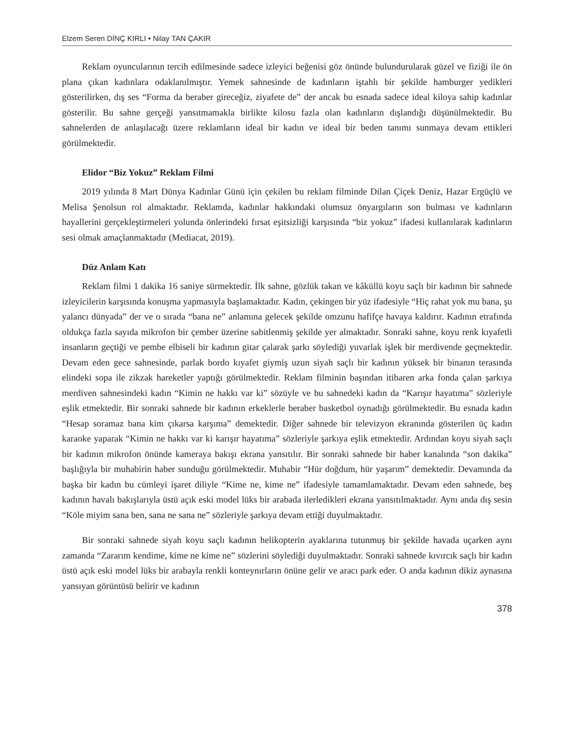Elzem Seren DİNÇ KIRLI • Nilay TAN ÇAKIR
Reklam oyuncularının tercih edilmesinde sadece izleyici beğenisi göz önünde bulundurularak güzel ve fiziği ile ön plana çıkan kadınlara odaklanılmıştır. Yemek sahnesinde de kadınların iştahlı bir şekilde hamburger yedikleri gösterilirken, dış ses “Forma da beraber gireceğiz, ziyafete de” der ancak bu esnada sadece ideal kiloya sahip kadınlar gösterilir. Bu sahne gerçeği yansıtmamakla birlikte kilosu fazla olan kadınların dışlandığı düşünülmektedir. Bu sahnelerden de anlaşılacağı üzere reklamların ideal bir kadın ve ideal bir beden tanımı sunmaya devam ettikleri görülmektedir.
Elidor “Biz Yokuz” Reklam Filmi
2019 yılında 8 Mart Dünya Kadınlar Günü için çekilen bu reklam filminde Dilan Çiçek Deniz, Hazar Ergüçlü ve Melisa Şenolsun rol almaktadır. Reklamda, kadınlar hakkındaki olumsuz önyargıların son bulması ve kadınların hayallerini gerçekleştirmeleri yolunda önlerindeki fırsat eşitsizliği karşısında “biz yokuz” ifadesi kullanılarak kadınların sesi olmak amaçlanmaktadır (Mediacat, 2019).
Düz Anlam Katı
Reklam filmi 1 dakika 16 saniye sürmektedir. İlk sahne, gözlük takan ve kâküllü koyu saçlı bir kadının bir sahnede izleyicilerin karşısında konuşma yapmasıyla başlamaktadır. Kadın, çekingen bir yüz ifadesiyle “Hiç rahat yok mu bana, şu yalancı dünyada” der ve o sırada “bana ne” anlamına gelecek şekilde omzunu hafifçe havaya kaldırır. Kadının etrafında oldukça fazla sayıda mikrofon bir çember üzerine sabitlenmiş şekilde yer almaktadır. Sonraki sahne, koyu renk kıyafetli insanların geçtiği ve pembe elbiseli bir kadının gitar çalarak şarkı söylediği yuvarlak işlek bir merdivende geçmektedir. Devam eden gece sahnesinde, parlak bordo kıyafet giymiş uzun siyah saçlı bir kadının yüksek bir binanın terasında elindeki sopa ile zikzak hareketler yaptığı görülmektedir. Reklam filminin başından itibaren arka fonda çalan şarkıya merdiven sahnesindeki kadın “Kimin ne hakkı var ki” sözüyle ve bu sahnedeki kadın da “Karışır hayatıma” sözleriyle eşlik etmektedir. Bir sonraki sahnede bir kadının erkeklerle beraber basketbol oynadığı görülmektedir. Bu esnada kadın “Hesap soramaz bana kim çıkarsa karşıma” demektedir. Diğer sahnede bir televizyon ekranında gösterilen üç kadın karaoke yaparak “Kimin ne hakkı var ki karışır hayatıma” sözleriyle şarkıya eşlik etmektedir. Ardından koyu siyah saçlı bir kadının mikrofon önünde kameraya bakışı ekrana yansıtılır. Bir sonraki sahnede bir haber kanalında “son dakika” başlığıyla bir muhabirin haber sunduğu görülmektedir. Muhabir “Hür doğdum, hür yaşarım” demektedir. Devamında da başka bir kadın bu cümleyi işaret diliyle “Kime ne, kime ne” ifadesiyle tamamlamaktadır. Devam eden sahnede, beş kadının havalı bakışlarıyla üstü açık eski model lüks bir arabada ilerledikleri ekrana yansıtılmaktadır. Aynı anda dış sesin “Köle miyim sana ben, sana ne sana ne” sözleriyle şarkıya devam ettiği duyulmaktadır.
Bir sonraki sahnede siyah koyu saçlı kadının helikopterin ayaklarına tutunmuş bir şekilde havada uçarken aynı zamanda “Zararım kendime, kime ne kime ne” sözlerini söylediği duyulmaktadır. Sonraki sahnede kıvırcık saçlı bir kadın üstü açık eski model lüks bir arabayla renkli konteynırların önüne gelir ve aracı park eder. O anda kadının dikiz aynasına yansıyan görüntüsü belirir ve kadının
378